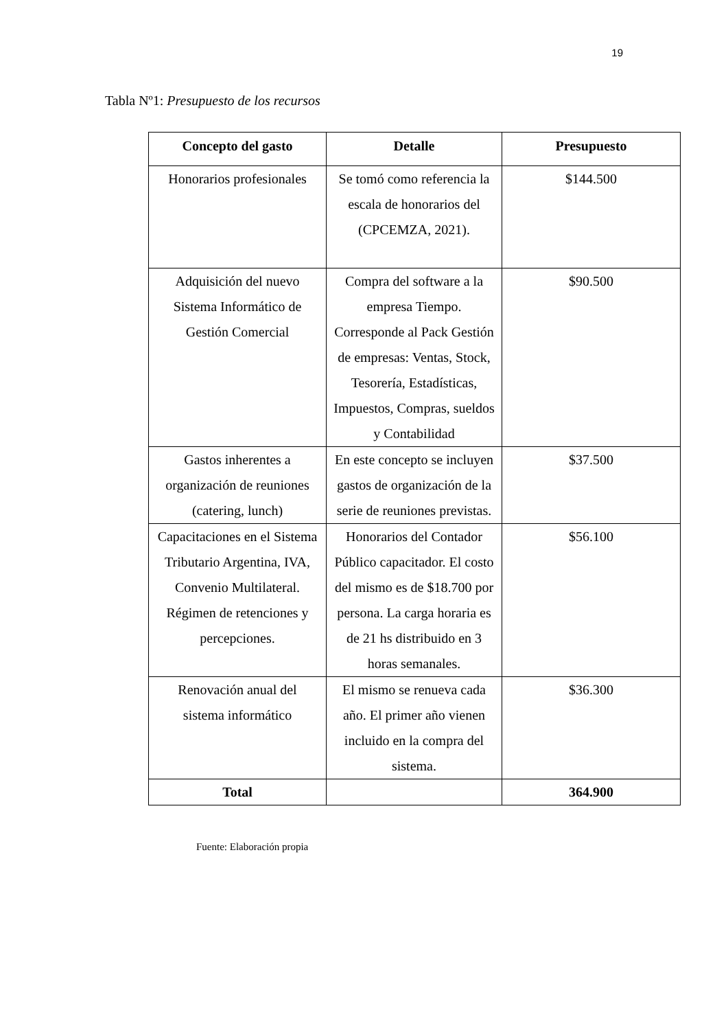19
Tabla Nº1: Presupuesto de los recursos
| Concepto del gasto | Detalle | Presupuesto |
| --- | --- | --- |
| Honorarios profesionales | Se tomó como referencia la escala de honorarios del (CPCEMZA, 2021). | $144.500 |
| Adquisición del nuevo Sistema Informático de Gestión Comercial | Compra del software a la empresa Tiempo. Corresponde al Pack Gestión de empresas: Ventas, Stock, Tesorería, Estadísticas, Impuestos, Compras, sueldos y Contabilidad | $90.500 |
| Gastos inherentes a organización de reuniones (catering, lunch) | En este concepto se incluyen gastos de organización de la serie de reuniones previstas. | $37.500 |
| Capacitaciones en el Sistema Tributario Argentina, IVA, Convenio Multilateral. Régimen de retenciones y percepciones. | Honorarios del Contador Público capacitador. El costo del mismo es de $18.700 por persona. La carga horaria es de 21 hs distribuido en 3 horas semanales. | $56.100 |
| Renovación anual del sistema informático | El mismo se renueva cada año. El primer año vienen incluido en la compra del sistema. | $36.300 |
| Total | | 364.900 |
Fuente: Elaboración propia